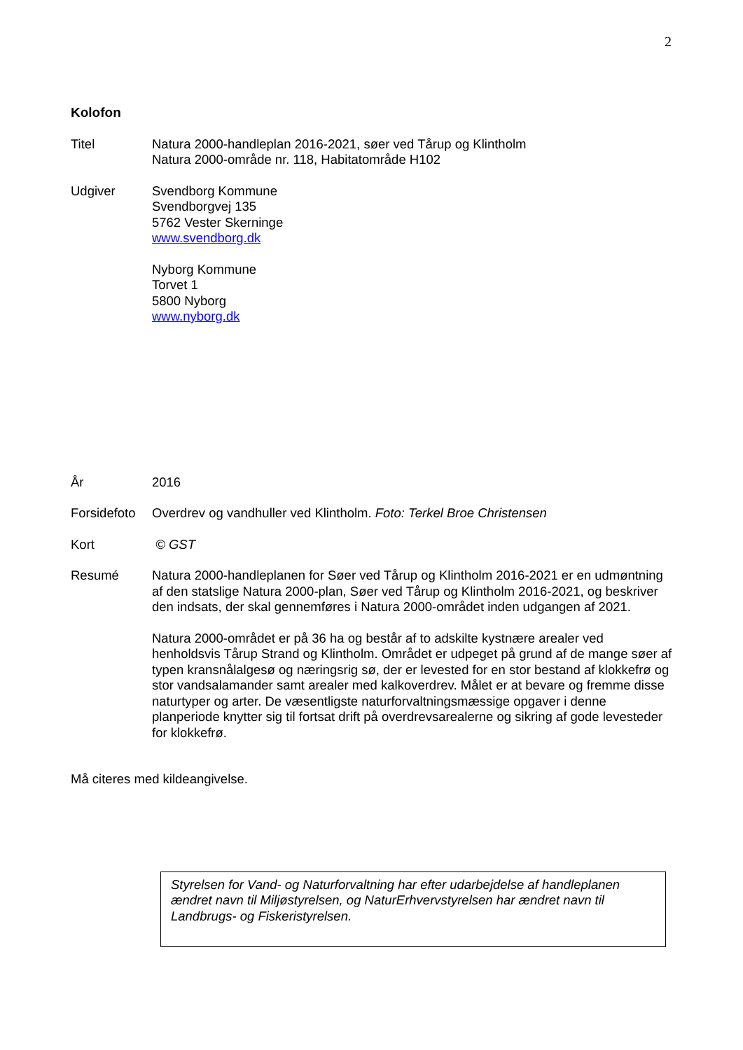2
Kolofon
Titel Natura 2000-handleplan 2016-2021, søer ved Tårup og Klintholm
Natura 2000-område nr. 118, Habitatområde H102
Udgiver Svendborg Kommune
Svendborgvej 135
5762 Vester Skerninge
www.svendborg.dk
Nyborg Kommune
Torvet 1
5800 Nyborg
www.nyborg.dk
År 2016
Forsidefoto
Overdrev og vandhuller ved Klintholm. Foto: Terkel Broe Christensen
Kort © GST
Resumé Natura 2000-handleplanen for Søer ved Tårup og Klintholm 2016-2021 er en udmøntning af den statslige Natura 2000-plan, Søer ved Tårup og Klintholm 2016-2021, og beskriver den indsats, der skal gennemføres i Natura 2000-området inden udgangen af 2021.
Natura 2000-området er på 36 ha og består af to adskilte kystnære arealer ved henholdsvis Tårup Strand og Klintholm. Området er udpeget på grund af de mange søer af typen kransnålalgesø og næringsrig sø, der er levested for en stor bestand af klokkefrø og stor vandsalamander samt arealer med kalkoverdrev. Målet er at bevare og fremme disse naturtyper og arter. De væsentligste naturforvaltningsmæssige opgaver i denne planperiode knytter sig til fortsat drift på overdrevsarealerne og sikring af gode levesteder for klokkefrø.
Må citeres med kildeangivelse.
Styrelsen for Vand- og Naturforvaltning har efter udarbejdelse af handleplanen ændret navn til Miljøstyrelsen, og NaturErhvervstyrelsen har ændret navn til Landbrugs- og Fiskeristyrelsen.